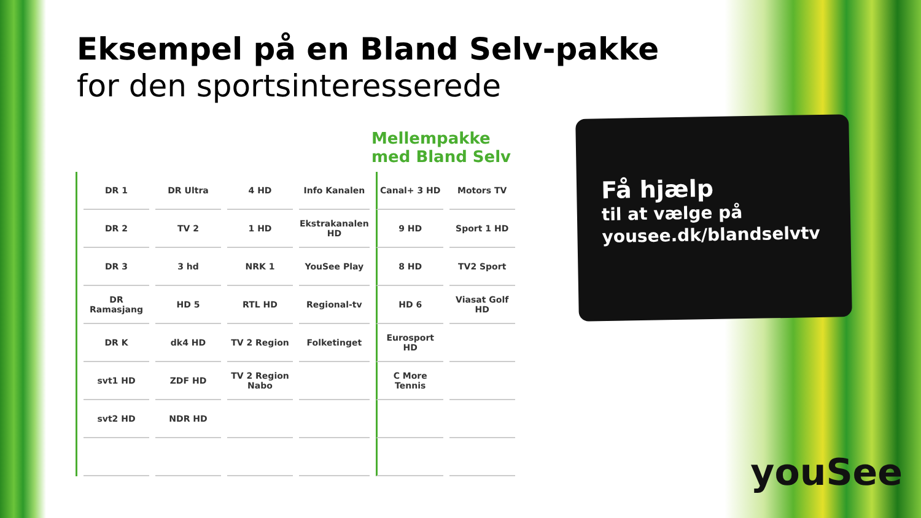Eksempel på en Bland Selv-pakke
for den sportsinteresserede
Mellempakke
med Bland Selv
| DR 1 | DR Ultra | 4 HD | Info Kanalen | Canal+ 3 HD | Motors TV |
| DR 2 | TV 2 | 1 HD | Ekstrakanalen HD | 9 HD | Sport 1 HD |
| DR 3 | 3 hd | NRK 1 | YouSee Play | 8 HD | TV2 Sport |
| DR Ramasjang | HD 5 | RTL HD | Regional-tv | HD 6 | Viasat Golf HD |
| DR K | dk4 HD | TV 2 Region | Folketinget | Eurosport HD | |
| svt1 HD | ZDF HD | TV 2 Region Nabo | | C More Tennis | |
| svt2 HD | NDR HD | | | | |
Få hjælp
til at vælge på
yousee.dk/blandselvtv
youSee